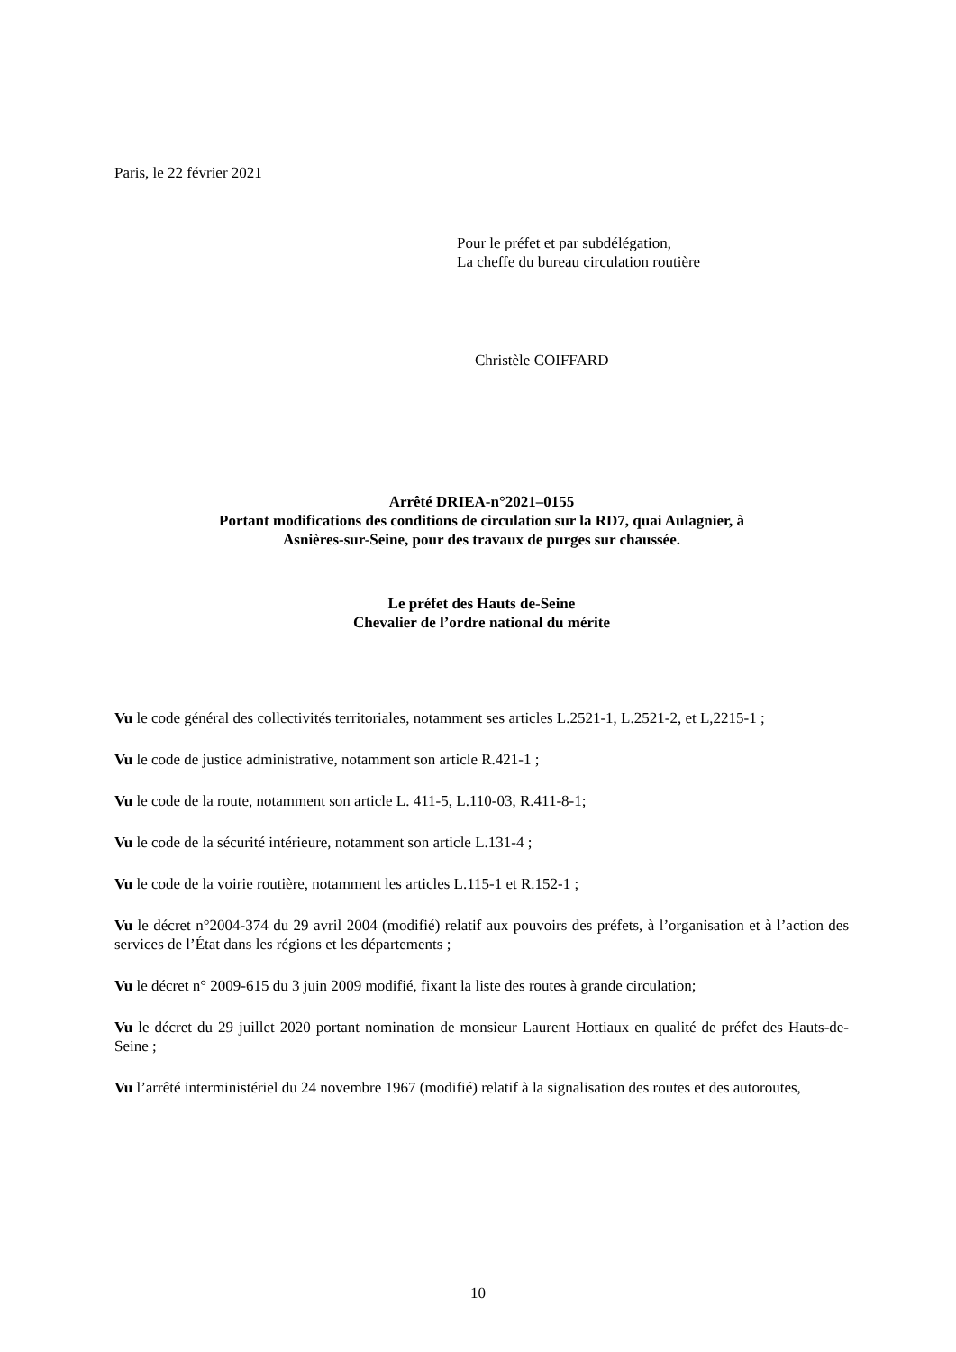Paris, le 22 février 2021
Pour le préfet et par subdélégation,
La cheffe du bureau circulation routière
Christèle COIFFARD
Arrêté DRIEA-n°2021–0155
Portant modifications des conditions de circulation sur la RD7, quai Aulagnier, à
Asnières-sur-Seine, pour des travaux de purges sur chaussée.
Le préfet des Hauts de-Seine
Chevalier de l’ordre national du mérite
Vu le code général des collectivités territoriales, notamment ses articles L.2521-1, L.2521-2, et L,2215-1 ;
Vu le code de justice administrative, notamment son article R.421-1 ;
Vu le code de la route, notamment son article L. 411-5, L.110-03, R.411-8-1;
Vu le code de la sécurité intérieure, notamment son article L.131-4 ;
Vu le code de la voirie routière, notamment les articles L.115-1 et R.152-1 ;
Vu le décret n°2004-374 du 29 avril 2004 (modifié) relatif aux pouvoirs des préfets, à l’organisation et à l’action des services de l’État dans les régions et les départements ;
Vu le décret n° 2009-615 du 3 juin 2009 modifié, fixant la liste des routes à grande circulation;
Vu le décret du 29 juillet 2020 portant nomination de monsieur Laurent Hottiaux en qualité de préfet des Hauts-de-Seine ;
Vu l’arrêté interministériel du 24 novembre 1967 (modifié) relatif à la signalisation des routes et des autoroutes,
10